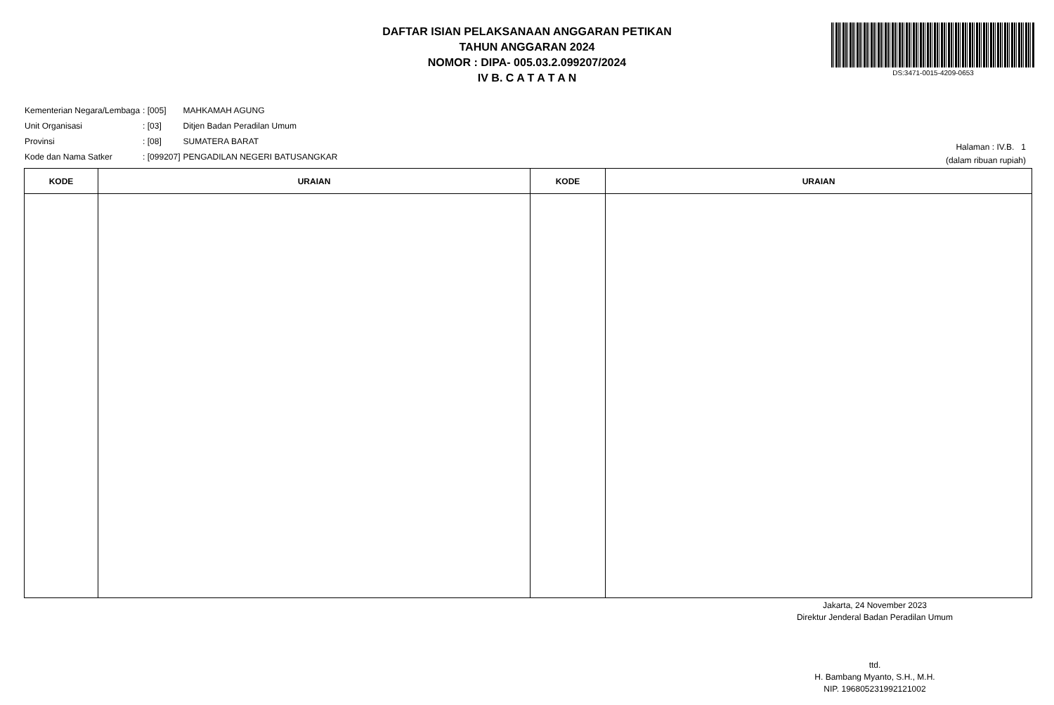DAFTAR ISIAN PELAKSANAAN ANGGARAN PETIKAN
TAHUN ANGGARAN 2024
NOMOR : DIPA- 005.03.2.099207/2024
IV B. C A T A T A N
DS:3471-0015-4209-0653
| Kementerian Negara/Lembaga | : [005] | MAHKAMAH AGUNG |
| Unit Organisasi | : [03] | Ditjen Badan Peradilan Umum |
| Provinsi | : [08] | SUMATERA BARAT |
| Kode dan Nama Satker | : [099207] | PENGADILAN NEGERI BATUSANGKAR |
Halaman : IV.B. 1
(dalam ribuan rupiah)
| KODE | URAIAN | KODE | URAIAN |
| --- | --- | --- | --- |
Jakarta, 24 November 2023
Direktur Jenderal Badan Peradilan Umum
ttd.
H. Bambang Myanto, S.H., M.H.
NIP. 196805231992121002